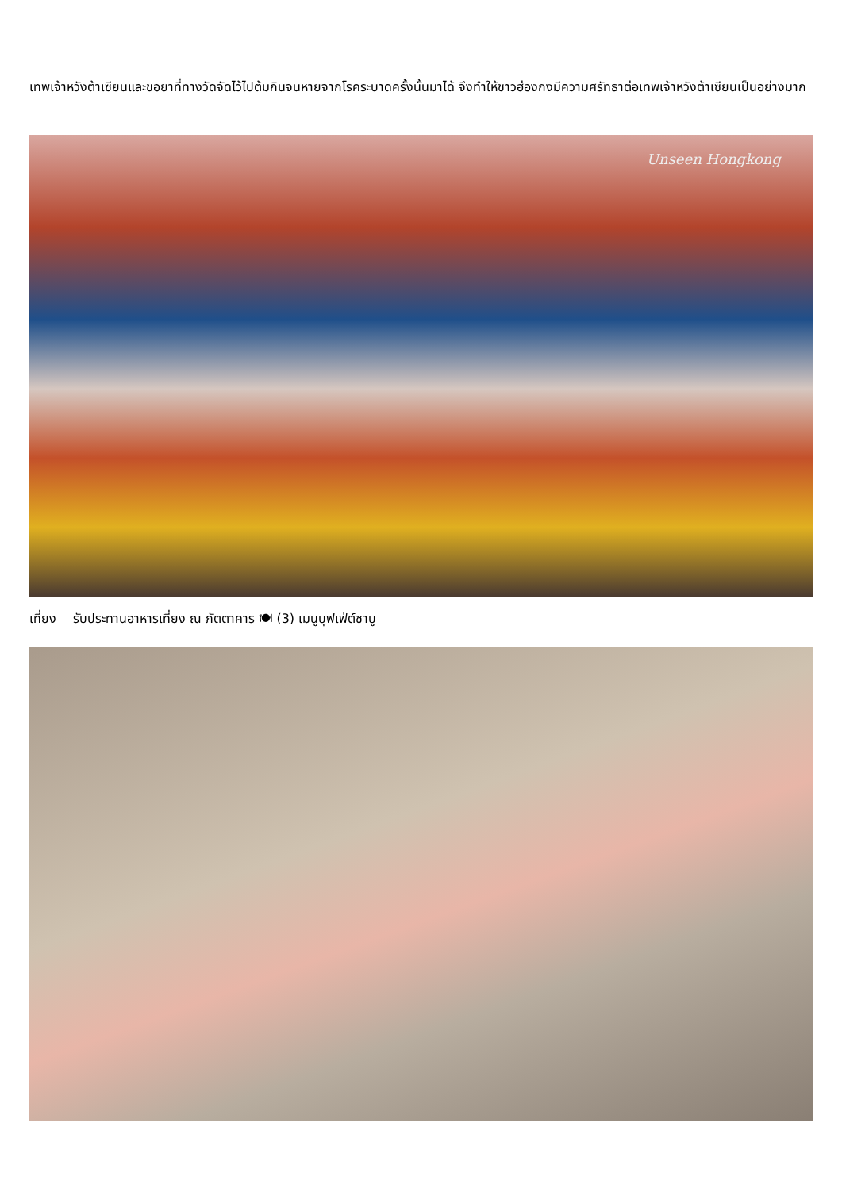เทพเจ้าหวังต้าเซียนและขอยาที่ทางวัดจัดไว้ไปต้มกินจนหายจากโรคระบาดครั้งนั้นมาได้ จึงทำให้ชาวฮ่องกงมีความศรัทธาต่อเทพเจ้าหวังต้าเซียนเป็นอย่างมาก
Unseen Hongkong
เที่ยง รับประทานอาหารเที่ยง ณ ภัตตาคาร 🍽 (3) เมนูบุฟเฟ่ต์ชาบู